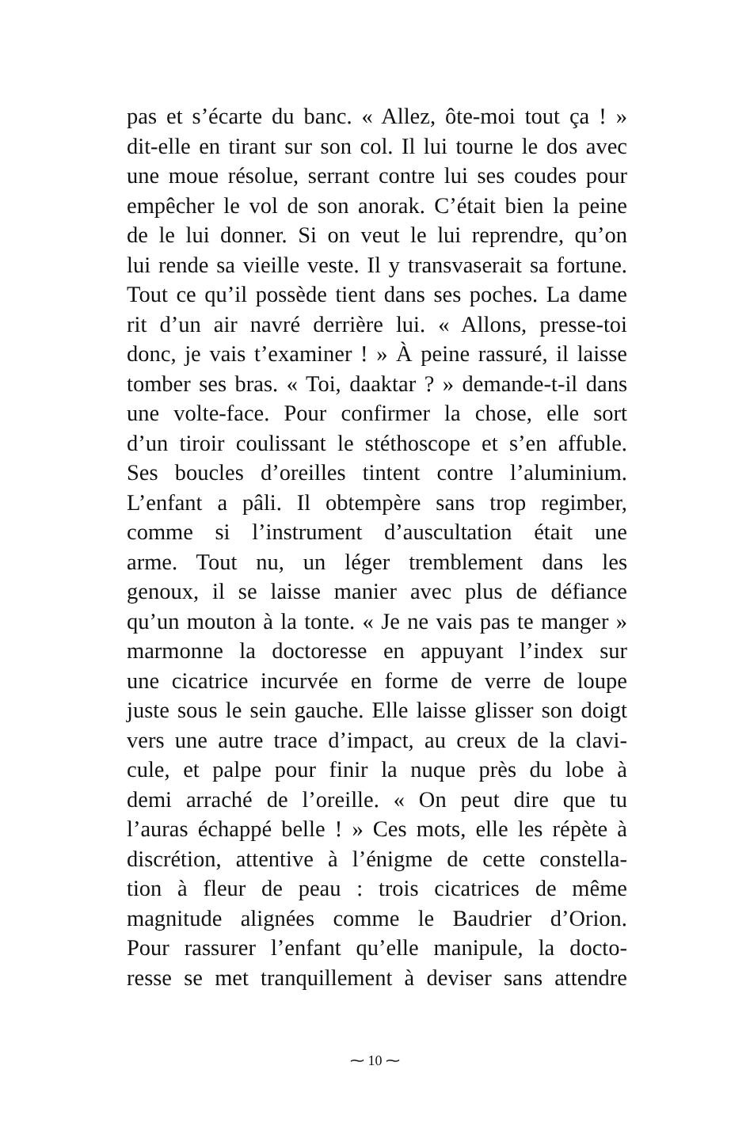pas et s’écarte du banc. « Allez, ôte-moi tout ça ! »
dit-elle en tirant sur son col. Il lui tourne le dos avec
une moue résolue, serrant contre lui ses coudes pour
empêcher le vol de son anorak. C’était bien la peine
de le lui donner. Si on veut le lui reprendre, qu’on
lui rende sa vieille veste. Il y transvaserait sa fortune.
Tout ce qu’il possède tient dans ses poches. La dame
rit d’un air navré derrière lui. « Allons, presse-toi
donc, je vais t’examiner ! » À peine rassuré, il laisse
tomber ses bras. « Toi, daaktar ? » demande-t-il dans
une volte-face. Pour confirmer la chose, elle sort
d’un tiroir coulissant le stéthoscope et s’en affuble.
Ses boucles d’oreilles tintent contre l’aluminium.
L’enfant a pâli. Il obtempère sans trop regimber,
comme si l’instrument d’auscultation était une
arme. Tout nu, un léger tremblement dans les
genoux, il se laisse manier avec plus de défiance
qu’un mouton à la tonte. « Je ne vais pas te manger »
marmonne la doctoresse en appuyant l’index sur
une cicatrice incurvée en forme de verre de loupe
juste sous le sein gauche. Elle laisse glisser son doigt
vers une autre trace d’impact, au creux de la clavi-
cule, et palpe pour finir la nuque près du lobe à
demi arraché de l’oreille. « On peut dire que tu
l’auras échappé belle ! » Ces mots, elle les répète à
discrétion, attentive à l’énigme de cette constella-
tion à fleur de peau : trois cicatrices de même
magnitude alignées comme le Baudrier d’Orion.
Pour rassurer l’enfant qu’elle manipule, la docto-
resse se met tranquillement à deviser sans attendre
⁓ 10 ⁓